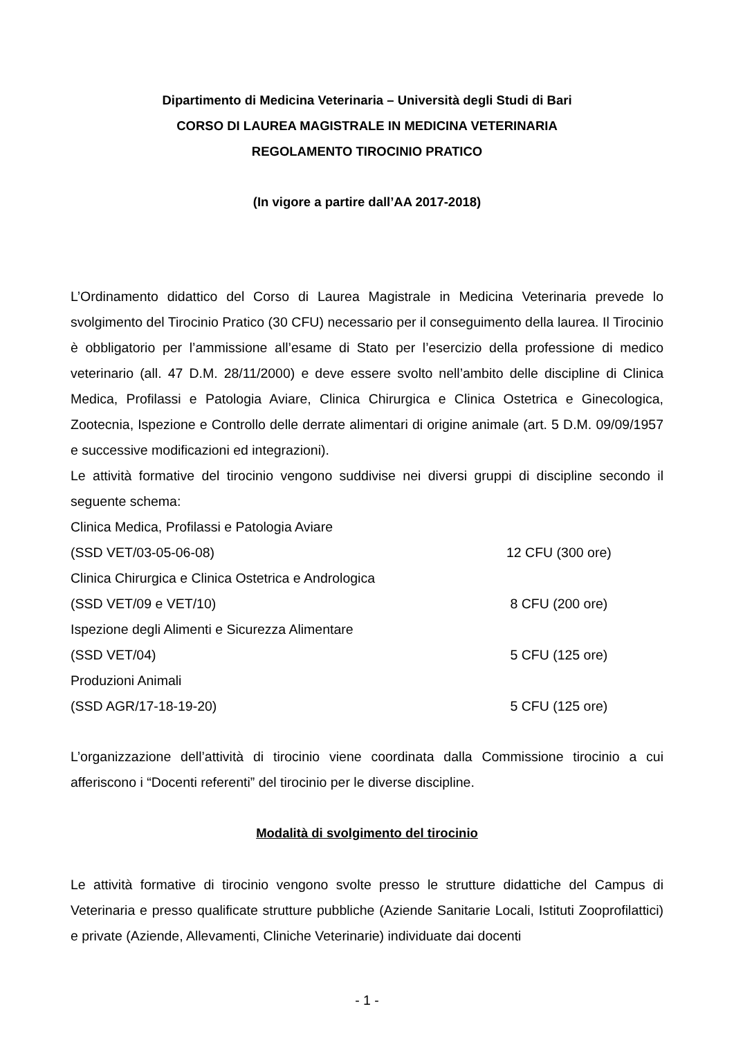Dipartimento di Medicina Veterinaria – Università degli Studi di Bari
CORSO DI LAUREA MAGISTRALE IN MEDICINA VETERINARIA
REGOLAMENTO TIROCINIO PRATICO
(In vigore a partire dall’AA 2017-2018)
L’Ordinamento didattico del Corso di Laurea Magistrale in Medicina Veterinaria prevede lo svolgimento del Tirocinio Pratico (30 CFU) necessario per il conseguimento della laurea. Il Tirocinio è obbligatorio per l’ammissione all’esame di Stato per l’esercizio della professione di medico veterinario (all. 47 D.M. 28/11/2000) e deve essere svolto nell’ambito delle discipline di Clinica Medica, Profilassi e Patologia Aviare, Clinica Chirurgica e Clinica Ostetrica e Ginecologica, Zootecnia, Ispezione e Controllo delle derrate alimentari di origine animale (art. 5 D.M. 09/09/1957 e successive modificazioni ed integrazioni).
Le attività formative del tirocinio vengono suddivise nei diversi gruppi di discipline secondo il seguente schema:
Clinica Medica, Profilassi e Patologia Aviare
(SSD VET/03-05-06-08) 12 CFU (300 ore)
Clinica Chirurgica e Clinica Ostetrica e Andrologica
(SSD VET/09 e VET/10) 8 CFU (200 ore)
Ispezione degli Alimenti e Sicurezza Alimentare
(SSD VET/04) 5 CFU (125 ore)
Produzioni Animali
(SSD AGR/17-18-19-20) 5 CFU (125 ore)
L’organizzazione dell’attività di tirocinio viene coordinata dalla Commissione tirocinio a cui afferiscono i “Docenti referenti” del tirocinio per le diverse discipline.
Modalità di svolgimento del tirocinio
Le attività formative di tirocinio vengono svolte presso le strutture didattiche del Campus di Veterinaria e presso qualificate strutture pubbliche (Aziende Sanitarie Locali, Istituti Zooprofilattici) e private (Aziende, Allevamenti, Cliniche Veterinarie) individuate dai docenti
- 1 -